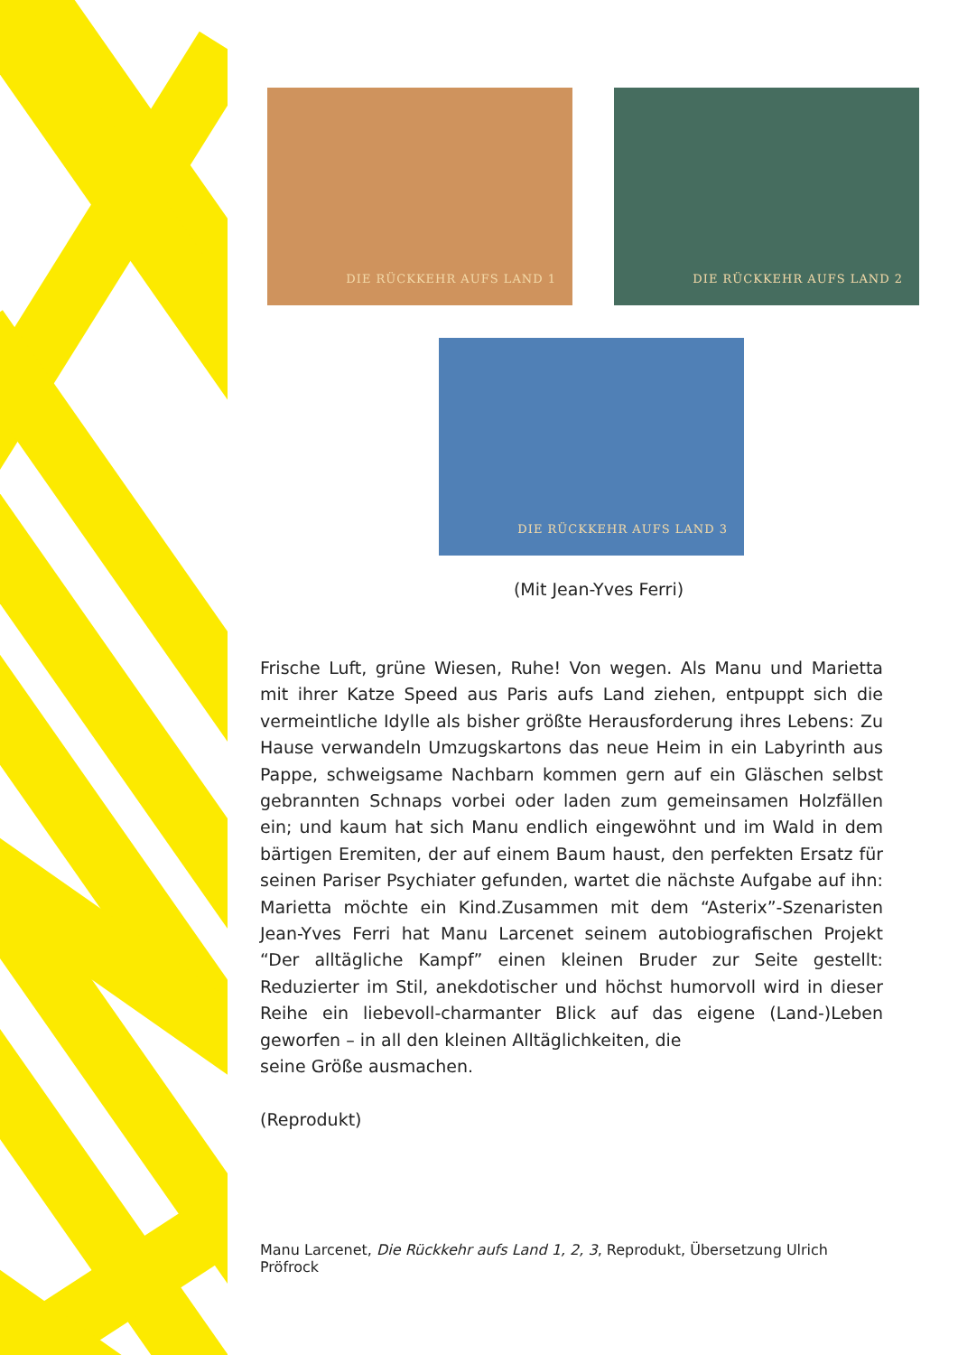DIE RÜCKKEHR AUFS LAND 1 DIE RÜCKKEHR AUFS LAND 2
DIE RÜCKKEHR AUFS LAND 3
(Mit Jean-Yves Ferri)
Frische Luft, grüne Wiesen, Ruhe! Von wegen. Als Manu und Marietta mit ihrer Katze Speed aus Paris aufs Land ziehen, entpuppt sich die vermeintliche Idylle als bisher größte Herausforderung ihres Lebens: Zu Hause verwandeln Umzugskartons das neue Heim in ein Labyrinth aus Pappe, schweigsame Nachbarn kommen gern auf ein Gläschen selbst gebrannten Schnaps vorbei oder laden zum gemeinsamen Holzfällen ein; und kaum hat sich Manu endlich eingewöhnt und im Wald in dem bärtigen Eremiten, der auf einem Baum haust, den perfekten Ersatz für seinen Pariser Psychiater gefunden, wartet die nächste Aufgabe auf ihn: Marietta möchte ein Kind.Zusammen mit dem “Asterix”-Szenaristen Jean-Yves Ferri hat Manu Larcenet seinem autobiografischen Projekt “Der alltägliche Kampf” einen kleinen Bruder zur Seite gestellt: Reduzierter im Stil, anekdotischer und höchst humorvoll wird in dieser Reihe ein liebevoll-charmanter Blick auf das eigene (Land-)Leben geworfen – in all den kleinen Alltäglichkeiten, die
seine Größe ausmachen.
(Reprodukt)
Manu Larcenet, Die Rückkehr aufs Land 1, 2, 3, Reprodukt, Übersetzung Ulrich Pröfrock